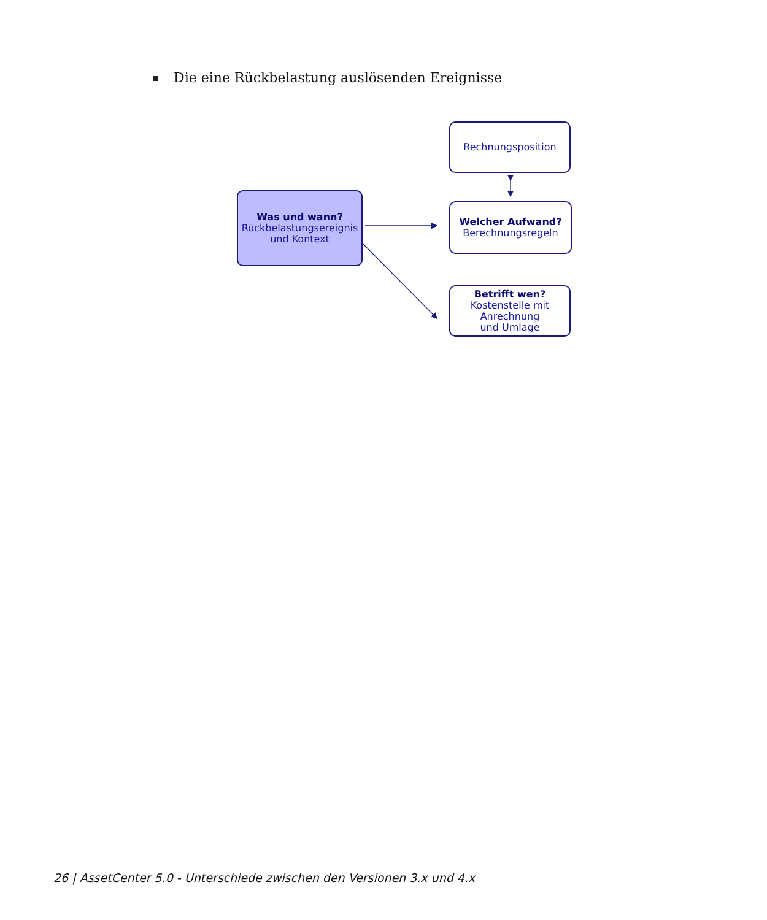Die eine Rückbelastung auslösenden Ereignisse
Was und wann?
Rückbelastungsereignis
und Kontext
Rechnungsposition
Welcher Aufwand?
Berechnungsregeln
Betrifft wen?
Kostenstelle mit
Anrechnung
und Umlage
26 | AssetCenter 5.0 - Unterschiede zwischen den Versionen 3.x und 4.x